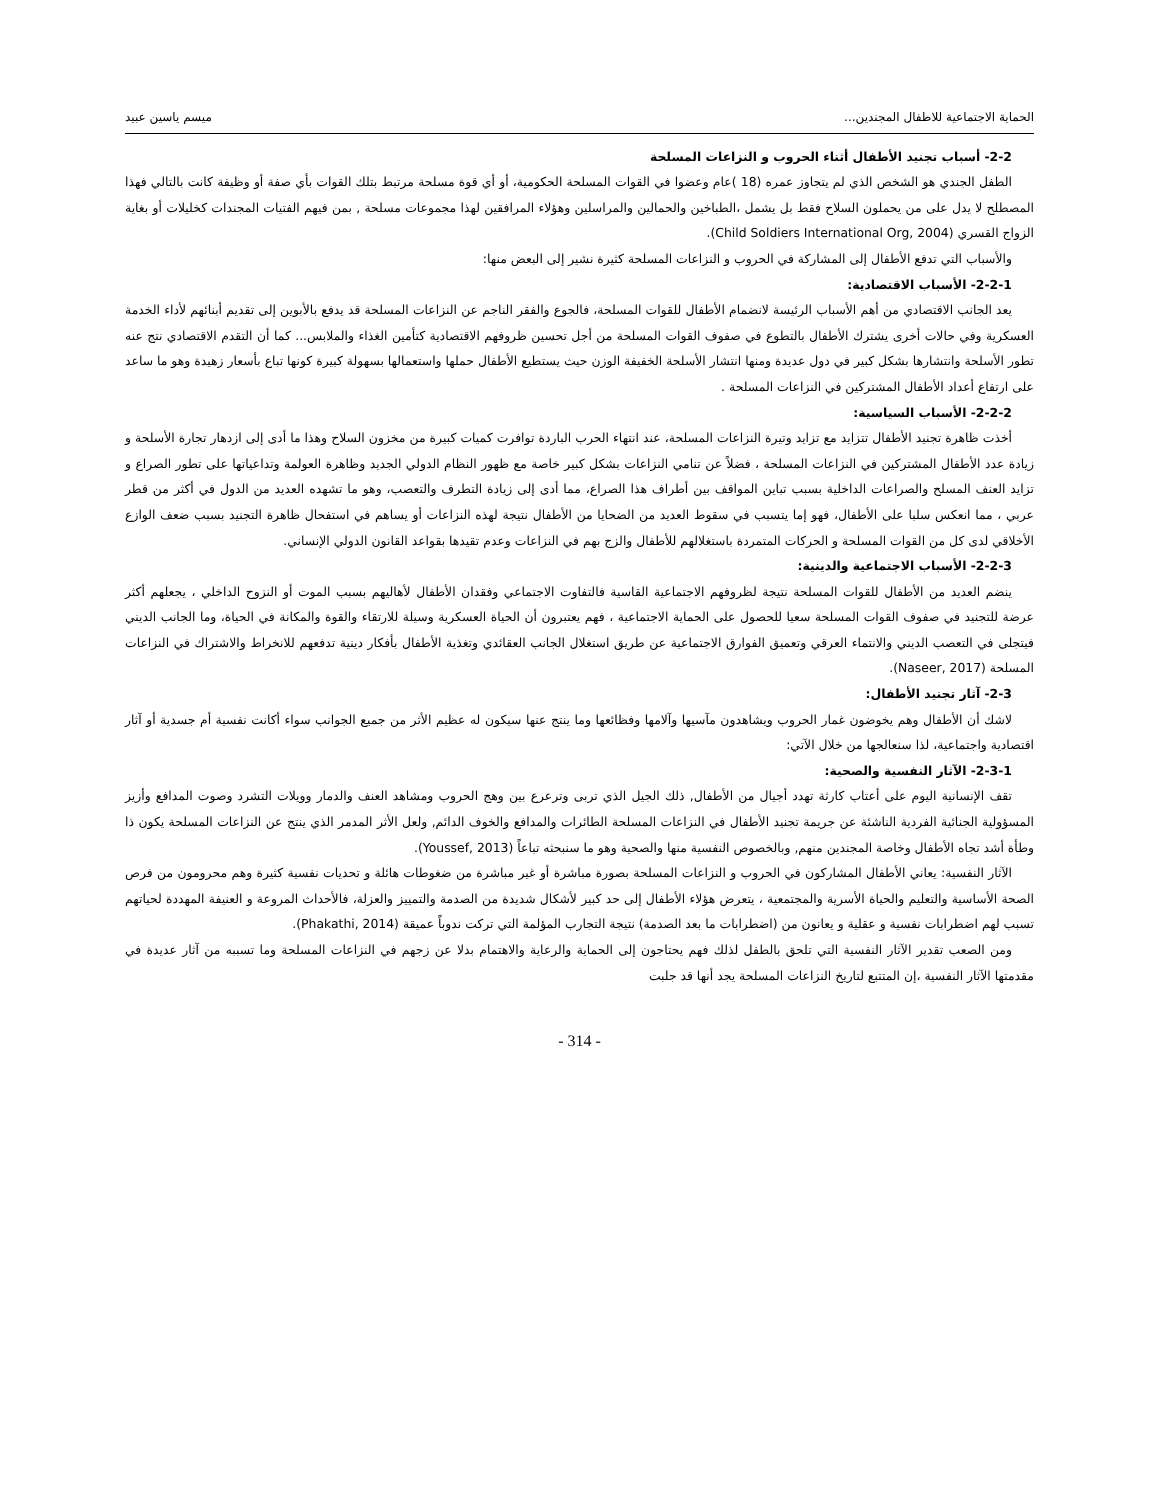الحماية الاجتماعية للاطفال المجندين... ميسم ياسين عبيد
2-2- أسباب تجنيد الأطفال أثناء الحروب و النزاعات المسلحة
الطفل الجندي هو الشخص الذي لم يتجاوز عمره (18 )عام وعضوا في القوات المسلحة الحكومية، أو أي قوة مسلحة مرتبط بتلك القوات بأي صفة أو وظيفة كانت بالتالي فهذا المصطلح لا يدل على من يحملون السلاح فقط بل يشمل ،الطباخين والحمالين والمراسلين وهؤلاء المرافقين لهذا مجموعات مسلحة , بمن فيهم الفتيات المجندات كخليلات أو بغاية الزواج القسري (Child Soldiers International Org, 2004).
والأسباب التي تدفع الأطفال إلى المشاركة في الحروب و النزاعات المسلحة كثيرة نشير إلى البعض منها:
2-2-1- الأسباب الاقتصادية:
يعد الجانب الاقتصادي من أهم الأسباب الرئيسة لانضمام الأطفال للقوات المسلحة، فالجوع والفقر الناجم عن النزاعات المسلحة قد يدفع بالأبوين إلى تقديم أبنائهم لأداء الخدمة العسكرية وفي حالات أخرى يشترك الأطفال بالتطوع في صفوف القوات المسلحة من أجل تحسين ظروفهم الاقتصادية كتأمين الغذاء والملابس... كما أن التقدم الاقتصادي نتج عنه تطور الأسلحة وانتشارها بشكل كبير في دول عديدة ومنها انتشار الأسلحة الخفيفة الوزن حيث يستطيع الأطفال حملها واستعمالها بسهولة كبيرة كونها تباع بأسعار زهيدة وهو ما ساعد على ارتفاع أعداد الأطفال المشتركين في النزاعات المسلحة .
2-2-2- الأسباب السياسية:
أخذت ظاهرة تجنيد الأطفال تتزايد مع تزايد وتيرة النزاعات المسلحة، عند انتهاء الحرب الباردة توافرت كميات كبيرة من مخزون السلاح وهذا ما أدى إلى ازدهار تجارة الأسلحة و زيادة عدد الأطفال المشتركين في النزاعات المسلحة ، فضلاً عن تنامي النزاعات بشكل كبير خاصة مع ظهور النظام الدولي الجديد وظاهرة العولمة وتداعياتها على تطور الصراع و تزايد العنف المسلح والصراعات الداخلية بسبب تباين المواقف بين أطراف هذا الصراع، مما أدى إلى زيادة التطرف والتعصب، وهو ما تشهده العديد من الدول في أكثر من قطر عربي ، مما انعكس سلبا على الأطفال، فهو إما يتسبب في سقوط العديد من الضحايا من الأطفال نتيجة لهذه النزاعات أو يساهم في استفحال ظاهرة التجنيد بسبب ضعف الوازع الأخلاقي لدى كل من القوات المسلحة و الحركات المتمردة باستغلالهم للأطفال والزج بهم في النزاعات وعدم تقيدها بقواعد القانون الدولي الإنساني.
2-2-3- الأسباب الاجتماعية والدينية:
ينضم العديد من الأطفال للقوات المسلحة نتيجة لظروفهم الاجتماعية القاسية فالتفاوت الاجتماعي وفقدان الأطفال لأهاليهم بسبب الموت أو النزوح الداخلي ، يجعلهم أكثر عرضة للتجنيد في صفوف القوات المسلحة سعيا للحصول على الحماية الاجتماعية ، فهم يعتبرون أن الحياة العسكرية وسيلة للارتقاء والقوة والمكانة في الحياة، وما الجانب الديني فيتجلى في التعصب الديني والانتماء العرقي وتعميق الفوارق الاجتماعية عن طريق استغلال الجانب العقائدي وتغذية الأطفال بأفكار دينية تدفعهم للانخراط والاشتراك في النزاعات المسلحة (Naseer, 2017).
2-3- آثار تجنيد الأطفال:
لاشك أن الأطفال وهم يخوضون غمار الحروب ويشاهدون مآسيها وآلامها وفظائعها وما ينتج عنها سيكون له عظيم الأثر من جميع الجوانب سواء أكانت نفسية أم جسدية أو آثار اقتصادية واجتماعية، لذا سنعالجها من خلال الآتي:
2-3-1- الآثار النفسية والصحية:
تقف الإنسانية اليوم على أعتاب كارثة تهدد أجيال من الأطفال, ذلك الجيل الذي تربى وترعرع بين وهج الحروب ومشاهد العنف والدمار وويلات التشرد وصوت المدافع وأزيز المسؤولية الجنائية الفردية الناشئة عن جريمة تجنيد الأطفال في النزاعات المسلحة الطائرات والمدافع والخوف الدائم, ولعل الأثر المدمر الذي ينتج عن النزاعات المسلحة يكون ذا وطأة أشد تجاه الأطفال وخاصة المجندين منهم, وبالخصوص النفسية منها والصحية وهو ما سنبحثه تباعاً (Youssef, 2013).
الآثار النفسية: يعاني الأطفال المشاركون في الحروب و النزاعات المسلحة بصورة مباشرة أو غير مباشرة من ضغوطات هائلة و تحديات نفسية كثيرة وهم محرومون من فرص الصحة الأساسية والتعليم والحياة الأسرية والمجتمعية ، يتعرض هؤلاء الأطفال إلى حد كبير لأشكال شديدة من الصدمة والتمييز والعزلة، فالأحداث المروعة و العنيفة المهددة لحياتهم تسبب لهم اضطرابات نفسية و عقلية و يعانون من (اضطرابات ما بعد الصدمة) نتيجة التجارب المؤلمة التي تركت ندوباً عميقة (Phakathi, 2014).
ومن الصعب تقدير الآثار النفسية التي تلحق بالطفل لذلك فهم يحتاجون إلى الحماية والرعاية والاهتمام بدلا عن زجهم في النزاعات المسلحة وما تسببه من آثار عديدة في مقدمتها الآثار النفسية ،إن المتتبع لتاريخ النزاعات المسلحة يجد أنها قد جلبت
- 314 -